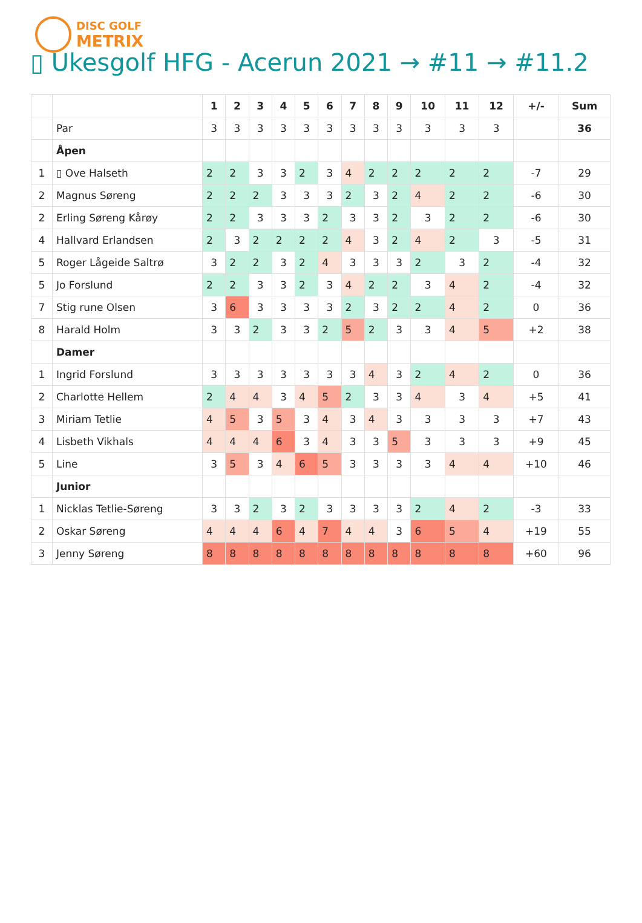DISC GOLF
METRIX
▯ Ukesgolf HFG - Acerun 2021 → #11 → #11.2
| | | 1 | 2 | 3 | 4 | 5 | 6 | 7 | 8 | 9 | 10 | 11 | 12 | +/- | Sum |
| --- | --- | --- | --- | --- | --- | --- | --- | --- | --- | --- | --- | --- | --- | --- | --- |
| | Par | 3 | 3 | 3 | 3 | 3 | 3 | 3 | 3 | 3 | 3 | 3 | 3 | | 36 |
| | Åpen | | | | | | | | | | | | | | |
| 1 | ▯ Ove Halseth | 2 | 2 | 3 | 3 | 2 | 3 | 4 | 2 | 2 | 2 | 2 | 2 | -7 | 29 |
| 2 | Magnus Søreng | 2 | 2 | 2 | 3 | 3 | 3 | 2 | 3 | 2 | 4 | 2 | 2 | -6 | 30 |
| 2 | Erling Søreng Kårøy | 2 | 2 | 3 | 3 | 3 | 2 | 3 | 3 | 2 | 3 | 2 | 2 | -6 | 30 |
| 4 | Hallvard Erlandsen | 2 | 3 | 2 | 2 | 2 | 2 | 4 | 3 | 2 | 4 | 2 | 3 | -5 | 31 |
| 5 | Roger Lågeide Saltrø | 3 | 2 | 2 | 3 | 2 | 4 | 3 | 3 | 3 | 2 | 3 | 2 | -4 | 32 |
| 5 | Jo Forslund | 2 | 2 | 3 | 3 | 2 | 3 | 4 | 2 | 2 | 3 | 4 | 2 | -4 | 32 |
| 7 | Stig rune Olsen | 3 | 6 | 3 | 3 | 3 | 3 | 2 | 3 | 2 | 2 | 4 | 2 | 0 | 36 |
| 8 | Harald Holm | 3 | 3 | 2 | 3 | 3 | 2 | 5 | 2 | 3 | 3 | 4 | 5 | +2 | 38 |
| | Damer | | | | | | | | | | | | | | |
| 1 | Ingrid Forslund | 3 | 3 | 3 | 3 | 3 | 3 | 3 | 4 | 3 | 2 | 4 | 2 | 0 | 36 |
| 2 | Charlotte Hellem | 2 | 4 | 4 | 3 | 4 | 5 | 2 | 3 | 3 | 4 | 3 | 4 | +5 | 41 |
| 3 | Miriam Tetlie | 4 | 5 | 3 | 5 | 3 | 4 | 3 | 4 | 3 | 3 | 3 | 3 | +7 | 43 |
| 4 | Lisbeth Vikhals | 4 | 4 | 4 | 6 | 3 | 4 | 3 | 3 | 5 | 3 | 3 | 3 | +9 | 45 |
| 5 | Line | 3 | 5 | 3 | 4 | 6 | 5 | 3 | 3 | 3 | 3 | 4 | 4 | +10 | 46 |
| | Junior | | | | | | | | | | | | | | |
| 1 | Nicklas Tetlie-Søreng | 3 | 3 | 2 | 3 | 2 | 3 | 3 | 3 | 3 | 2 | 4 | 2 | -3 | 33 |
| 2 | Oskar Søreng | 4 | 4 | 4 | 6 | 4 | 7 | 4 | 4 | 3 | 6 | 5 | 4 | +19 | 55 |
| 3 | Jenny Søreng | 8 | 8 | 8 | 8 | 8 | 8 | 8 | 8 | 8 | 8 | 8 | 8 | +60 | 96 |